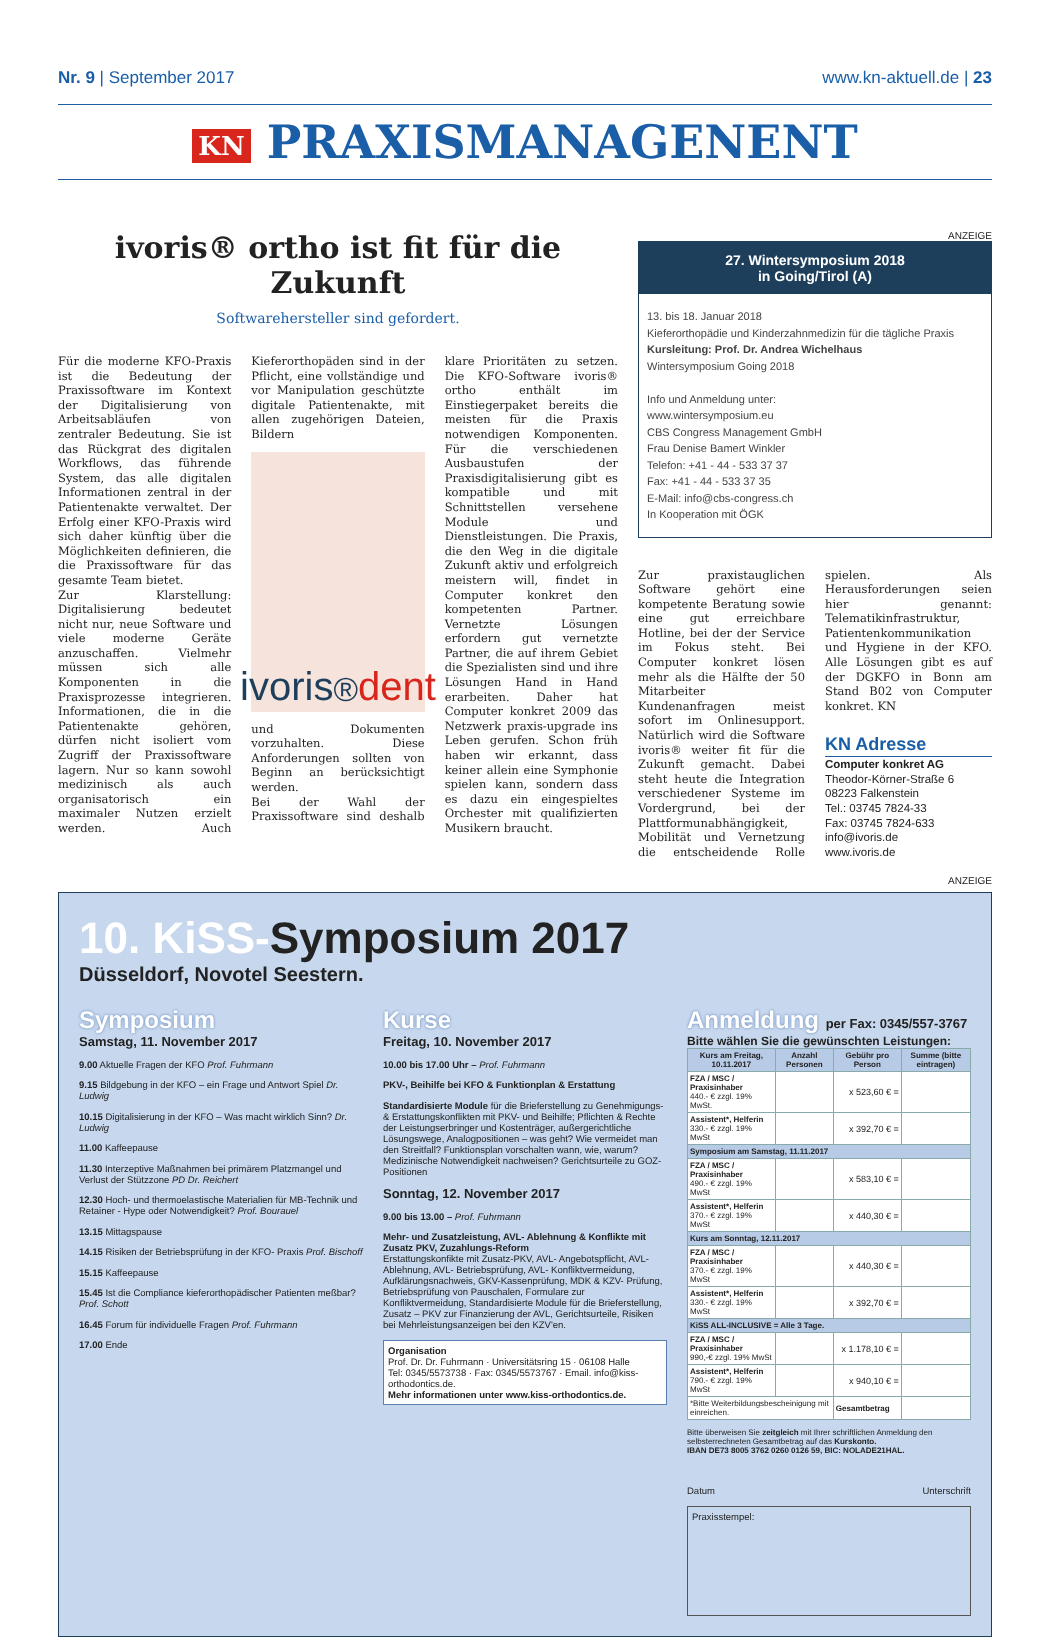Nr. 9 | September 2017 www.kn-aktuell.de | 23
KN PRAXISMANAGENENT
ivoris® ortho ist fit für die Zukunft
Softwarehersteller sind gefordert.
Für die moderne KFO-Praxis ist die Bedeutung der Praxissoftware im Kontext der Digitalisierung von Arbeitsabläufen von zentraler Bedeutung. Sie ist das Rückgrat des digitalen Workflows, das führende System, das alle digitalen Informationen zentral in der Patientenakte verwaltet. Der Erfolg einer KFO-Praxis wird sich daher künftig über die Möglichkeiten definieren, die die Praxissoftware für das gesamte Team bietet.
Zur Klarstellung: Digitalisierung bedeutet nicht nur, neue Software und viele moderne Geräte anzuschaffen. Vielmehr müssen sich alle Komponenten in die Praxisprozesse integrieren. Informationen, die in die Patientenakte gehören, dürfen nicht isoliert vom Zugriff der Praxissoftware lagern. Nur so kann sowohl medizinisch als auch organisatorisch ein maximaler Nutzen erzielt werden. Auch Kieferorthopäden sind in der Pflicht, eine vollständige und vor Manipulation geschützte digitale Patientenakte, mit allen zugehörigen Dateien, Bildern
ivoris<sup>®</sup> dent
und Dokumenten vorzuhalten. Diese Anforderungen sollten von Beginn an berücksichtigt werden.
Bei der Wahl der Praxissoftware sind deshalb klare Prioritäten zu setzen. Die KFO-Software ivoris® ortho enthält im Einstiegerpaket bereits die meisten für die Praxis notwendigen Komponenten. Für die verschiedenen Ausbaustufen der Praxisdigitalisierung gibt es kompatible und mit Schnittstellen versehene Module und Dienstleistungen. Die Praxis, die den Weg in die digitale Zukunft aktiv und erfolgreich meistern will, findet in Computer konkret den kompetenten Partner. Vernetzte Lösungen erfordern gut vernetzte Partner, die auf ihrem Gebiet die Spezialisten sind und ihre Lösungen Hand in Hand erarbeiten. Daher hat Computer konkret 2009 das Netzwerk praxis-upgrade ins Leben gerufen. Schon früh haben wir erkannt, dass keiner allein eine Symphonie spielen kann, sondern dass es dazu ein eingespieltes Orchester mit qualifizierten Musikern braucht.
ANZEIGE
27. Wintersymposium 2018
in Going/Tirol (A)
13. bis 18. Januar 2018
Kieferorthopädie und Kinderzahnmedizin für die tägliche Praxis
Kursleitung: Prof. Dr. Andrea Wichelhaus
Wintersymposium Going 2018
Info und Anmeldung unter:
www.wintersymposium.eu
CBS Congress Management GmbH
Frau Denise Bamert Winkler
Telefon: +41 - 44 - 533 37 37
Fax: +41 - 44 - 533 37 35
E-Mail: info@cbs-congress.ch
In Kooperation mit ÖGK
Zur praxistauglichen Software gehört eine kompetente Beratung sowie eine gut erreichbare Hotline, bei der der Service im Fokus steht. Bei Computer konkret lösen mehr als die Hälfte der 50 Mitarbeiter Kundenanfragen meist sofort im Onlinesupport. Natürlich wird die Software ivoris® weiter fit für die Zukunft gemacht. Dabei steht heute die Integration verschiedener Systeme im Vordergrund, bei der Plattformunabhängigkeit, Mobilität und Vernetzung die entscheidende Rolle spielen. Als Herausforderungen seien hier genannt: Telematikinfrastruktur, Patientenkommunikation und Hygiene in der KFO. Alle Lösungen gibt es auf der DGKFO in Bonn am Stand B02 von Computer konkret. KN
KN Adresse
Computer konkret AG
Theodor-Körner-Straße 6
08223 Falkenstein
Tel.: 03745 7824-33
Fax: 03745 7824-633
info@ivoris.de
www.ivoris.de
ANZEIGE
10. KiSS-Symposium 2017
Düsseldorf, Novotel Seestern.
Symposium
Samstag, 11. November 2017
9.00 Aktuelle Fragen der KFO Prof. Fuhrmann
9.15 Bildgebung in der KFO – ein Frage und Antwort Spiel Dr. Ludwig
10.15 Digitalisierung in der KFO – Was macht wirklich Sinn? Dr. Ludwig
11.00 Kaffeepause
11.30 Interzeptive Maßnahmen bei primärem Platzmangel und Verlust der Stützzone PD Dr. Reichert
12.30 Hoch- und thermoelastische Materialien für MB-Technik und Retainer - Hype oder Notwendigkeit? Prof. Bourauel
13.15 Mittagspause
14.15 Risiken der Betriebsprüfung in der KFO- Praxis Prof. Bischoff
15.15 Kaffeepause
15.45 Ist die Compliance kieferorthopädischer Patienten meßbar? Prof. Schott
16.45 Forum für individuelle Fragen Prof. Fuhrmann
17.00 Ende
Kurse
Freitag, 10. November 2017
10.00 bis 17.00 Uhr – Prof. Fuhrmann
PKV-, Beihilfe bei KFO & Funktionplan & Erstattung
Standardisierte Module für die Brieferstellung zu Genehmigungs- & Erstattungskonflikten mit PKV- und Beihilfe; Pflichten & Rechte der Leistungserbringer und Kostenträger, außergerichtliche Lösungswege, Analogpositionen – was geht? Wie vermeidet man den Streitfall? Funktionsplan vorschalten wann, wie, warum? Medizinische Notwendigkeit nachweisen? Gerichtsurteile zu GOZ- Positionen
Sonntag, 12. November 2017
9.00 bis 13.00 – Prof. Fuhrmann
Mehr- und Zusatzleistung, AVL- Ablehnung & Konflikte mit Zusatz PKV, Zuzahlungs-Reform
Erstattungskonfikte mit Zusatz-PKV, AVL- Angebotspflicht, AVL- Ablehnung, AVL- Betriebsprüfung, AVL- Konfliktvermeidung, Aufklärungsnachweis, GKV-Kassenprüfung, MDK & KZV- Prüfung, Betriebsprüfung von Pauschalen, Formulare zur Konfliktvermeidung, Standardisierte Module für die Brieferstellung, Zusatz – PKV zur Finanzierung der AVL, Gerichtsurteile, Risiken bei Mehrleistungsanzeigen bei den KZV'en.
Organisation
Prof. Dr. Dr. Fuhrmann · Universitätsring 15 · 06108 Halle
Tel: 0345/5573738 · Fax: 0345/5573767 · Email. info@kiss-orthodontics.de.
Mehr informationen unter www.kiss-orthodontics.de.
Anmeldung per Fax: 0345/557-3767
Bitte wählen Sie die gewünschten Leistungen:
| Kurs am Freitag, 10.11.2017 | Anzahl Personen | Gebühr pro Person | Summe (bitte eintragen) |
| --- | --- | --- | --- |
| FZA / MSC / Praxisinhaber 440.- € zzgl. 19% MwSt. | | x 523,60 € = | |
| Assistent*, Helferin 330.- € zzgl. 19% MwSt | | x 392,70 € = | |
| Symposium am Samstag, 11.11.2017 | | | |
| FZA / MSC / Praxisinhaber 490.- € zzgl. 19% MwSt | | x 583,10 € = | |
| Assistent*, Helferin 370.- € zzgl. 19% MwSt | | x 440,30 € = | |
| Kurs am Sonntag, 12.11.2017 | | | |
| FZA / MSC / Praxisinhaber 370.- € zzgl. 19% MwSt | | x 440,30 € = | |
| Assistent*, Helferin 330.- € zzgl. 19% MwSt | | x 392,70 € = | |
| KiSS ALL-INCLUSIVE = Alle 3 Tage. | | | |
| FZA / MSC / Praxisinhaber 990,-€ zzgl. 19% MwSt | | x 1.178,10 € = | |
| Assistent*, Helferin 790.- € zzgl. 19% MwSt | | x 940,10 € = | |
| *Bitte Weiterbildungsbescheinigung mit einreichen. | | Gesamtbetrag | |
Bitte überweisen Sie zeitgleich mit Ihrer schriftlichen Anmeldung den selbsterrechneten Gesamtbetrag auf das Kurskonto.
IBAN DE73 8005 3762 0260 0126 59, BIC: NOLADE21HAL.
Datum Unterschrift
Praxisstempel: